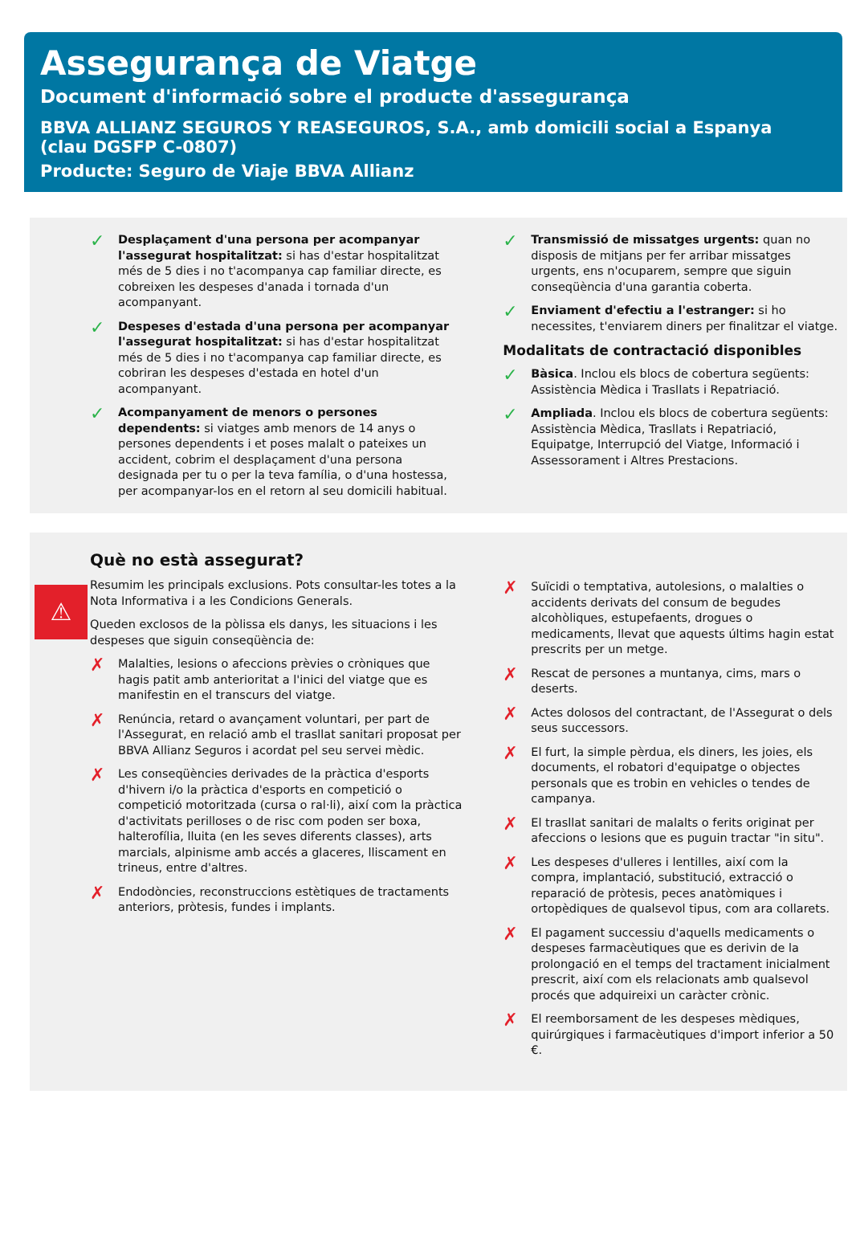Assegurança de Viatge
Document d'informació sobre el producte d'assegurança
BBVA ALLIANZ SEGUROS Y REASEGUROS, S.A., amb domicili social a Espanya
(clau DGSFP C-0807)
Producte: Seguro de Viaje BBVA Allianz
✓
Desplaçament d'una persona per acompanyar l'assegurat hospitalitzat: si has d'estar hospitalitzat més de 5 dies i no t'acompanya cap familiar directe, es cobreixen les despeses d'anada i tornada d'un acompanyant.
✓
Despeses d'estada d'una persona per acompanyar l'assegurat hospitalitzat: si has d'estar hospitalitzat més de 5 dies i no t'acompanya cap familiar directe, es cobriran les despeses d'estada en hotel d'un acompanyant.
✓
Acompanyament de menors o persones dependents: si viatges amb menors de 14 anys o persones dependents i et poses malalt o pateixes un accident, cobrim el desplaçament d'una persona designada per tu o per la teva família, o d'una hostessa, per acompanyar-los en el retorn al seu domicili habitual.
✓
Transmissió de missatges urgents: quan no disposis de mitjans per fer arribar missatges urgents, ens n'ocuparem, sempre que siguin conseqüència d'una garantia coberta.
✓
Enviament d'efectiu a l'estranger: si ho necessites, t'enviarem diners per finalitzar el viatge.
Modalitats de contractació disponibles
✓
Bàsica. Inclou els blocs de cobertura següents: Assistència Mèdica i Trasllats i Repatriació.
✓
Ampliada. Inclou els blocs de cobertura següents: Assistència Mèdica, Trasllats i Repatriació, Equipatge, Interrupció del Viatge, Informació i Assessorament i Altres Prestacions.
⚠
Què no està assegurat?
Resumim les principals exclusions. Pots consultar-les totes a la Nota Informativa i a les Condicions Generals.
Queden exclosos de la pòlissa els danys, les situacions i les despeses que siguin conseqüència de:
✗
Malalties, lesions o afeccions prèvies o cròniques que hagis patit amb anterioritat a l'inici del viatge que es manifestin en el transcurs del viatge.
✗
Renúncia, retard o avançament voluntari, per part de l'Assegurat, en relació amb el trasllat sanitari proposat per BBVA Allianz Seguros i acordat pel seu servei mèdic.
✗
Les conseqüències derivades de la pràctica d'esports d'hivern i/o la pràctica d'esports en competició o competició motoritzada (cursa o ral·li), així com la pràctica d'activitats perilloses o de risc com poden ser boxa, halterofília, lluita (en les seves diferents classes), arts marcials, alpinisme amb accés a glaceres, lliscament en trineus, entre d'altres.
✗
Endodòncies, reconstruccions estètiques de tractaments anteriors, pròtesis, fundes i implants.
✗
Suïcidi o temptativa, autolesions, o malalties o accidents derivats del consum de begudes alcohòliques, estupefaents, drogues o medicaments, llevat que aquests últims hagin estat prescrits per un metge.
✗
Rescat de persones a muntanya, cims, mars o deserts.
✗
Actes dolosos del contractant, de l'Assegurat o dels seus successors.
✗
El furt, la simple pèrdua, els diners, les joies, els documents, el robatori d'equipatge o objectes personals que es trobin en vehicles o tendes de campanya.
✗
El trasllat sanitari de malalts o ferits originat per afeccions o lesions que es puguin tractar "in situ".
✗
Les despeses d'ulleres i lentilles, així com la compra, implantació, substitució, extracció o reparació de pròtesis, peces anatòmiques i ortopèdiques de qualsevol tipus, com ara collarets.
✗
El pagament successiu d'aquells medicaments o despeses farmacèutiques que es derivin de la prolongació en el temps del tractament inicialment prescrit, així com els relacionats amb qualsevol procés que adquireixi un caràcter crònic.
✗
El reemborsament de les despeses mèdiques, quirúrgiques i farmacèutiques d'import inferior a 50 €.